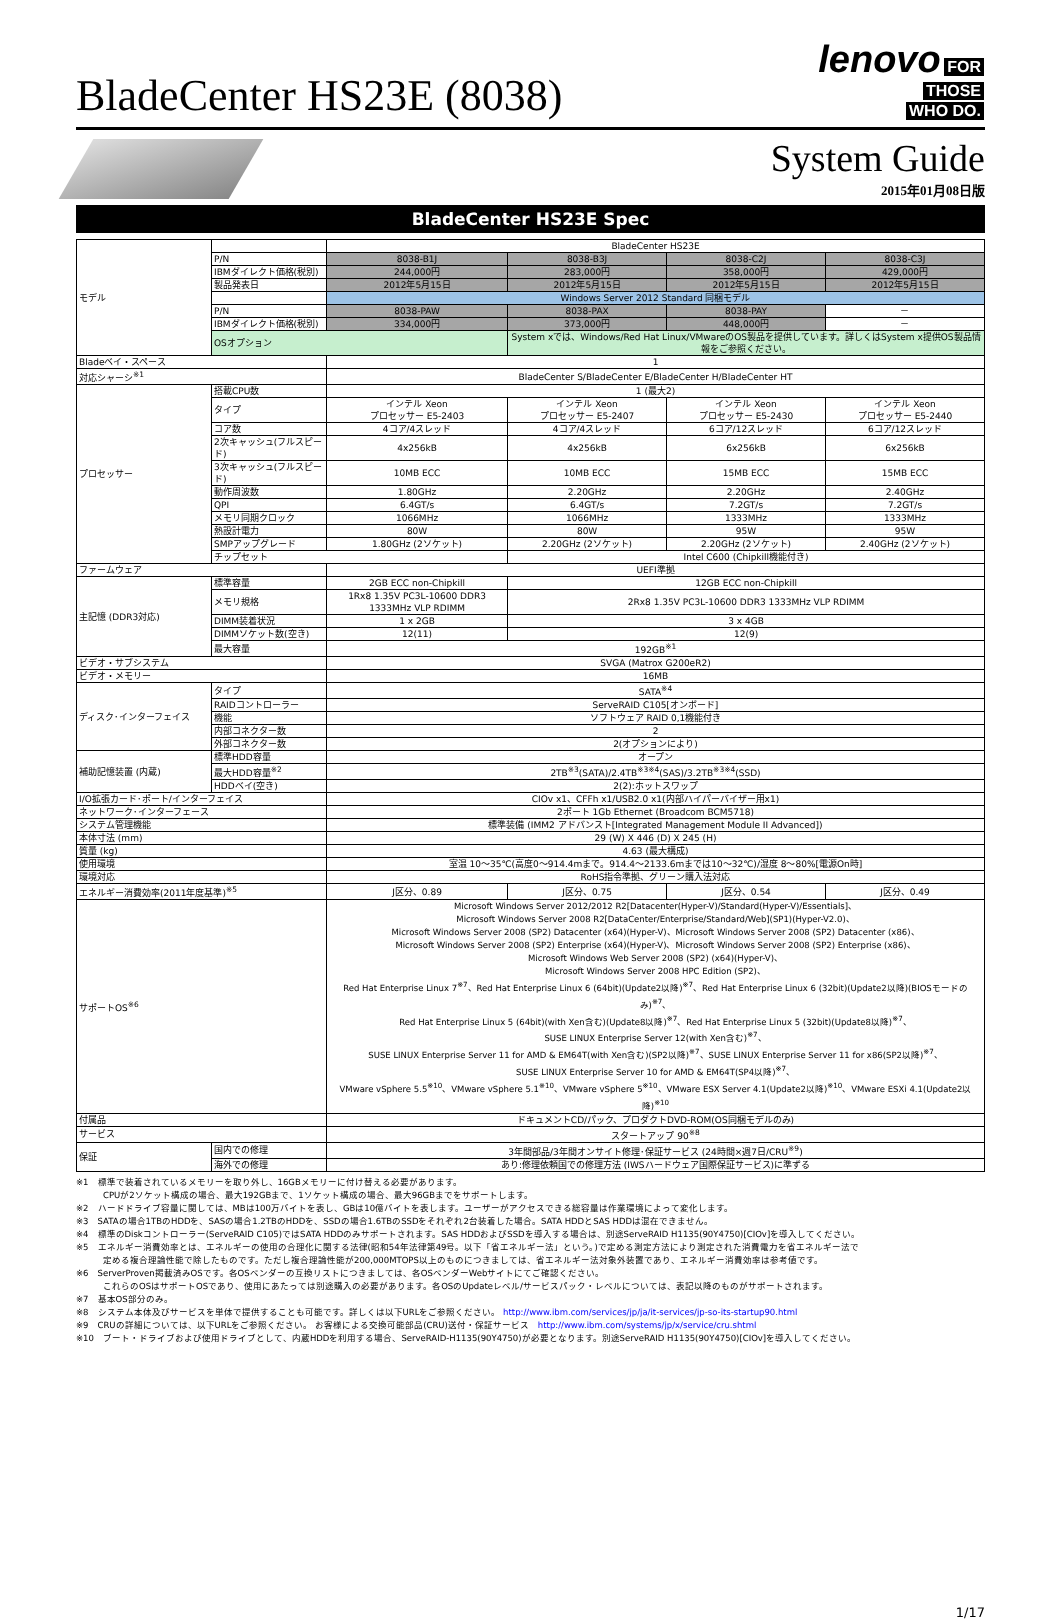BladeCenter HS23E (8038)
lenovo FOR
THOSE
WHO DO.
System Guide
2015年01月08日版
BladeCenter HS23E Spec
| モデル | | BladeCenter HS23E | | | |
| | P/N | 8038-B1J | 8038-B3J | 8038-C2J | 8038-C3J |
| | IBMダイレクト価格(税別) | 244,000円 | 283,000円 | 358,000円 | 429,000円 |
| | 製品発表日 | 2012年5月15日 | 2012年5月15日 | 2012年5月15日 | 2012年5月15日 |
| | | Windows Server 2012 Standard 同梱モデル | | | |
| | P/N | 8038-PAW | 8038-PAX | 8038-PAY | － |
| | IBMダイレクト価格(税別) | 334,000円 | 373,000円 | 448,000円 | － |
| | OSオプション | | System xでは、Windows/Red Hat Linux/VMwareのOS製品を提供しています。詳しくはSystem x提供OS製品情報をご参照ください。 | | |
| Bladeベイ・スペース | | 1 | | | |
| 対応シャーシ<sup>※1</sup> | | BladeCenter S/BladeCenter E/BladeCenter H/BladeCenter HT | | | |
| プロセッサー | 搭載CPU数 | 1 (最大2) | | | |
| | タイプ | インテル Xeon プロセッサー E5-2403 | インテル Xeon プロセッサー E5-2407 | インテル Xeon プロセッサー E5-2430 | インテル Xeon プロセッサー E5-2440 |
| | コア数 | 4コア/4スレッド | 4コア/4スレッド | 6コア/12スレッド | 6コア/12スレッド |
| | 2次キャッシュ(フルスピード) | 4x256kB | 4x256kB | 6x256kB | 6x256kB |
| | 3次キャッシュ(フルスピード) | 10MB ECC | 10MB ECC | 15MB ECC | 15MB ECC |
| | 動作周波数 | 1.80GHz | 2.20GHz | 2.20GHz | 2.40GHz |
| | QPI | 6.4GT/s | 6.4GT/s | 7.2GT/s | 7.2GT/s |
| | メモリ同期クロック | 1066MHz | 1066MHz | 1333MHz | 1333MHz |
| | 熱設計電力 | 80W | 80W | 95W | 95W |
| | SMPアップグレード | 1.80GHz (2ソケット) | 2.20GHz (2ソケット) | 2.20GHz (2ソケット) | 2.40GHz (2ソケット) |
| | チップセット | | Intel C600 (Chipkill機能付き) | | |
| ファームウェア | | UEFI準拠 | | | |
| 主記憶 (DDR3対応) | 標準容量 | 2GB ECC non-Chipkill | 12GB ECC non-Chipkill | | |
| | メモリ規格 | 1Rx8 1.35V PC3L-10600 DDR3 1333MHz VLP RDIMM | 2Rx8 1.35V PC3L-10600 DDR3 1333MHz VLP RDIMM | | |
| | DIMM装着状況 | 1 x 2GB | 3 x 4GB | | |
| | DIMMソケット数(空き) | 12(11) | 12(9) | | |
| | 最大容量 | 192GB<sup>※1</sup> | | | |
| ビデオ・サブシステム | | SVGA (Matrox G200eR2) | | | |
| ビデオ・メモリー | | 16MB | | | |
| ディスク･インターフェイス | タイプ | SATA<sup>※4</sup> | | | |
| | RAIDコントローラー | ServeRAID C105[オンボード] | | | |
| | 機能 | ソフトウェア RAID 0,1機能付き | | | |
| | 内部コネクター数 | 2 | | | |
| | 外部コネクター数 | 2(オプションにより) | | | |
| 補助記憶装置 (内蔵) | 標準HDD容量 | オープン | | | |
| | 最大HDD容量<sup>※2</sup> | 2TB<sup>※3</sup>(SATA)/2.4TB<sup>※3※4</sup>(SAS)/3.2TB<sup>※3※4</sup>(SSD) | | | |
| | HDDベイ(空き) | 2(2):ホットスワップ | | | |
| I/O拡張カード･ポート/インターフェイス | | CIOv x1、CFFh x1/USB2.0 x1(内部ハイパーバイザー用x1) | | | |
| ネットワーク･インターフェース | | 2ポート 1Gb Ethernet (Broadcom BCM5718) | | | |
| システム管理機能 | | 標準装備 (IMM2 アドバンスト[Integrated Management Module II Advanced]) | | | |
| 本体寸法 (mm) | | 29 (W) X 446 (D) X 245 (H) | | | |
| 質量 (kg) | | 4.63 (最大構成) | | | |
| 使用環境 | | 室温 10～35℃(高度0～914.4mまで。914.4～2133.6mまでは10～32℃)/湿度 8～80%[電源On時] | | | |
| 環境対応 | | RoHS指令準拠、グリーン購入法対応 | | | |
| エネルギー消費効率(2011年度基準)<sup>※5</sup> | | J区分、0.89 | J区分、0.75 | J区分、0.54 | J区分、0.49 |
| サポートOS<sup>※6</sup> | | Microsoft Windows Server 2012/2012 R2[Datacenter(Hyper-V)/Standard(Hyper-V)/Essentials]、 Microsoft Windows Server 2008 R2[DataCenter/Enterprise/Standard/Web](SP1)(Hyper-V2.0)、 Microsoft Windows Server 2008 (SP2) Datacenter (x64)(Hyper-V)、Microsoft Windows Server 2008 (SP2) Datacenter (x86)、 Microsoft Windows Server 2008 (SP2) Enterprise (x64)(Hyper-V)、Microsoft Windows Server 2008 (SP2) Enterprise (x86)、 Microsoft Windows Web Server 2008 (SP2) (x64)(Hyper-V)、 Microsoft Windows Server 2008 HPC Edition (SP2)、 Red Hat Enterprise Linux 7<sup>※7</sup>、Red Hat Enterprise Linux 6 (64bit)(Update2以降)<sup>※7</sup>、Red Hat Enterprise Linux 6 (32bit)(Update2以降)(BIOSモードのみ)<sup>※7</sup>、 Red Hat Enterprise Linux 5 (64bit)(with Xen含む)(Update8以降)<sup>※7</sup>、Red Hat Enterprise Linux 5 (32bit)(Update8以降)<sup>※7</sup>、 SUSE LINUX Enterprise Server 12(with Xen含む)<sup>※7</sup>、 SUSE LINUX Enterprise Server 11 for AMD & EM64T(with Xen含む)(SP2以降)<sup>※7</sup>、SUSE LINUX Enterprise Server 11 for x86(SP2以降)<sup>※7</sup>、 SUSE LINUX Enterprise Server 10 for AMD & EM64T(SP4以降)<sup>※7</sup>、 VMware vSphere 5.5<sup>※10</sup>、VMware vSphere 5.1<sup>※10</sup>、VMware vSphere 5<sup>※10</sup>、VMware ESX Server 4.1(Update2以降)<sup>※10</sup>、VMware ESXi 4.1(Update2以降)<sup>※10</sup> | | | |
| 付属品 | | ドキュメントCD/パック、プロダクトDVD-ROM(OS同梱モデルのみ) | | | |
| サービス | | スタートアップ 90<sup>※8</sup> | | | |
| 保証 | 国内での修理 | 3年間部品/3年間オンサイト修理･保証サービス (24時間×週7日/CRU<sup>※9</sup>) | | | |
| | 海外での修理 | あり:修理依頼国での修理方法 (IWSハードウェア国際保証サービス)に準ずる | | | |
※1　標準で装着されているメモリーを取り外し、16GBメモリーに付け替える必要があります。
　　　CPUが2ソケット構成の場合、最大192GBまで、1ソケット構成の場合、最大96GBまでをサポートします。
※2　ハードドライブ容量に関しては、MBは100万バイトを表し、GBは10億バイトを表します。ユーザーがアクセスできる総容量は作業環境によって変化します。
※3　SATAの場合1TBのHDDを、SASの場合1.2TBのHDDを、SSDの場合1.6TBのSSDをそれぞれ2台装着した場合。SATA HDDとSAS HDDは混在できません。
※4　標準のDiskコントローラー(ServeRAID C105)ではSATA HDDのみサポートされます。SAS HDDおよびSSDを導入する場合は、別途ServeRAID H1135(90Y4750)[CIOv]を導入してください。
※5　エネルギー消費効率とは、エネルギーの使用の合理化に関する法律(昭和54年法律第49号。以下「省エネルギー法」という。)で定める測定方法により測定された消費電力を省エネルギー法で
　　　定める複合理論性能で除したものです。ただし複合理論性能が200,000MTOPS以上のものにつきましては、省エネルギー法対象外装置であり、エネルギー消費効率は参考値です。
※6　ServerProven掲載済みOSです。各OSベンダーの互換リストにつきましては、各OSベンダーWebサイトにてご確認ください。
　　　これらのOSはサポートOSであり、使用にあたっては別途購入の必要があります。各OSのUpdateレベル/サービスパック・レベルについては、表記以降のものがサポートされます。
※7　基本OS部分のみ。
※8　システム本体及びサービスを単体で提供することも可能です。詳しくは以下URLをご参照ください。 http://www.ibm.com/services/jp/ja/it-services/jp-so-its-startup90.html
※9　CRUの詳細については、以下URLをご参照ください。 お客様による交換可能部品(CRU)送付・保証サービス　http://www.ibm.com/systems/jp/x/service/cru.shtml
※10　ブート・ドライブおよび使用ドライブとして、内蔵HDDを利用する場合、ServeRAID-H1135(90Y4750)が必要となります。別途ServeRAID H1135(90Y4750)[CIOv]を導入してください。
1/17